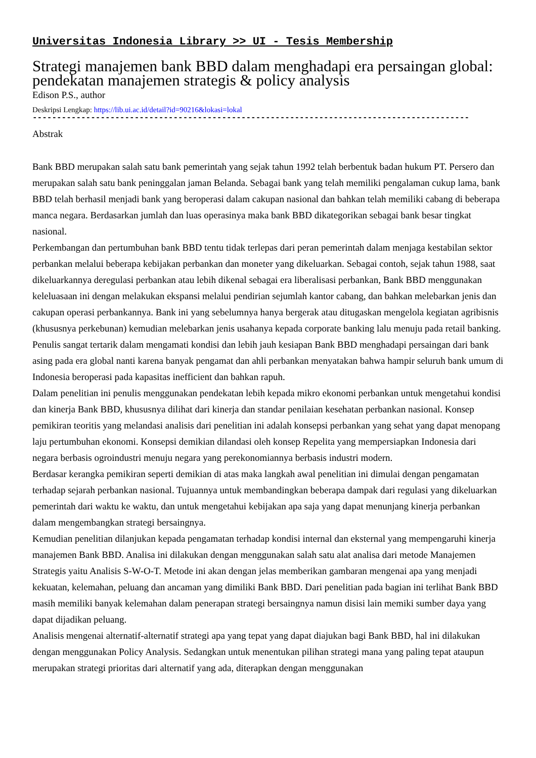Universitas Indonesia Library >> UI - Tesis Membership
Strategi manajemen bank BBD dalam menghadapi era persaingan global: pendekatan manajemen strategis & policy analysis
Edison P.S., author
Deskripsi Lengkap: https://lib.ui.ac.id/detail?id=90216&lokasi=lokal
------------------------------------------------------------------------------------------
Abstrak
Bank BBD merupakan salah satu bank pemerintah yang sejak tahun 1992 telah berbentuk badan hukum PT. Persero dan merupakan salah satu bank peninggalan jaman Belanda. Sebagai bank yang telah memiliki pengalaman cukup lama, bank BBD telah berhasil menjadi bank yang beroperasi dalam cakupan nasional dan bahkan telah memiliki cabang di beberapa manca negara. Berdasarkan jumlah dan luas operasinya maka bank BBD dikategorikan sebagai bank besar tingkat nasional.
Perkembangan dan pertumbuhan bank BBD tentu tidak terlepas dari peran pemerintah dalam menjaga kestabilan sektor perbankan melalui beberapa kebijakan perbankan dan moneter yang dikeluarkan. Sebagai contoh, sejak tahun 1988, saat dikeluarkannya deregulasi perbankan atau lebih dikenal sebagai era liberalisasi perbankan, Bank BBD menggunakan keleluasaan ini dengan melakukan ekspansi melalui pendirian sejumlah kantor cabang, dan bahkan melebarkan jenis dan cakupan operasi perbankannya. Bank ini yang sebelumnya hanya bergerak atau ditugaskan mengelola kegiatan agribisnis (khususnya perkebunan) kemudian melebarkan jenis usahanya kepada corporate banking lalu menuju pada retail banking.
Penulis sangat tertarik dalam mengamati kondisi dan lebih jauh kesiapan Bank BBD menghadapi persaingan dari bank asing pada era global nanti karena banyak pengamat dan ahli perbankan menyatakan bahwa hampir seluruh bank umum di Indonesia beroperasi pada kapasitas inefficient dan bahkan rapuh.
Dalam penelitian ini penulis menggunakan pendekatan lebih kepada mikro ekonomi perbankan untuk mengetahui kondisi dan kinerja Bank BBD, khususnya dilihat dari kinerja dan standar penilaian kesehatan perbankan nasional. Konsep pemikiran teoritis yang melandasi analisis dari penelitian ini adalah konsepsi perbankan yang sehat yang dapat menopang laju pertumbuhan ekonomi. Konsepsi demikian dilandasi oleh konsep Repelita yang mempersiapkan Indonesia dari negara berbasis ogroindustri menuju negara yang perekonomiannya berbasis industri modern.
Berdasar kerangka pemikiran seperti demikian di atas maka langkah awal penelitian ini dimulai dengan pengamatan terhadap sejarah perbankan nasional. Tujuannya untuk membandingkan beberapa dampak dari regulasi yang dikeluarkan pemerintah dari waktu ke waktu, dan untuk mengetahui kebijakan apa saja yang dapat menunjang kinerja perbankan dalam mengembangkan strategi bersaingnya.
Kemudian penelitian dilanjukan kepada pengamatan terhadap kondisi internal dan eksternal yang mempengaruhi kinerja manajemen Bank BBD. Analisa ini dilakukan dengan menggunakan salah satu alat analisa dari metode Manajemen Strategis yaitu Analisis S-W-O-T. Metode ini akan dengan jelas memberikan gambaran mengenai apa yang menjadi kekuatan, kelemahan, peluang dan ancaman yang dimiliki Bank BBD. Dari penelitian pada bagian ini terlihat Bank BBD masih memiliki banyak kelemahan dalam penerapan strategi bersaingnya namun disisi lain memiki sumber daya yang dapat dijadikan peluang.
Analisis mengenai alternatif-alternatif strategi apa yang tepat yang dapat diajukan bagi Bank BBD, hal ini dilakukan dengan menggunakan Policy Analysis. Sedangkan untuk menentukan pilihan strategi mana yang paling tepat ataupun merupakan strategi prioritas dari alternatif yang ada, diterapkan dengan menggunakan